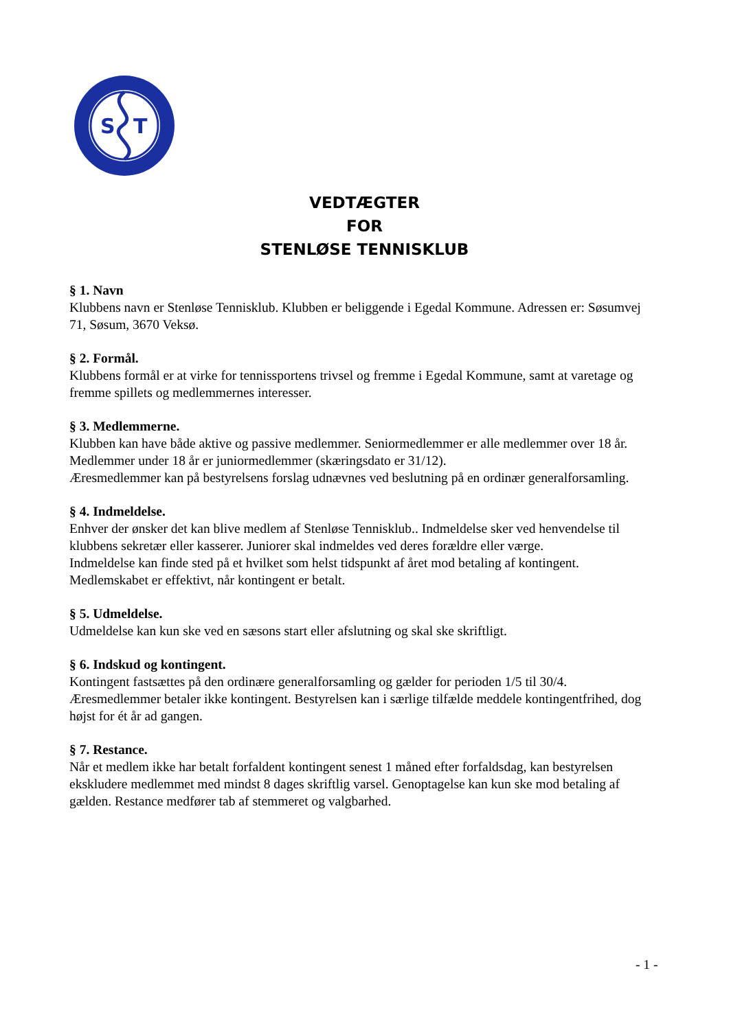S
T
VEDTÆGTER
FOR
STENLØSE TENNISKLUB
§ 1. Navn
Klubbens navn er Stenløse Tennisklub. Klubben er beliggende i Egedal Kommune. Adressen er: Søsumvej 71, Søsum, 3670 Veksø.
§ 2. Formål.
Klubbens formål er at virke for tennissportens trivsel og fremme i Egedal Kommune, samt at varetage og fremme spillets og medlemmernes interesser.
§ 3. Medlemmerne.
Klubben kan have både aktive og passive medlemmer. Seniormedlemmer er alle medlemmer over 18 år. Medlemmer under 18 år er juniormedlemmer (skæringsdato er 31/12).
Æresmedlemmer kan på bestyrelsens forslag udnævnes ved beslutning på en ordinær generalforsamling.
§ 4. Indmeldelse.
Enhver der ønsker det kan blive medlem af Stenløse Tennisklub.. Indmeldelse sker ved henvendelse til klubbens sekretær eller kasserer. Juniorer skal indmeldes ved deres forældre eller værge.
Indmeldelse kan finde sted på et hvilket som helst tidspunkt af året mod betaling af kontingent. Medlemskabet er effektivt, når kontingent er betalt.
§ 5. Udmeldelse.
Udmeldelse kan kun ske ved en sæsons start eller afslutning og skal ske skriftligt.
§ 6. Indskud og kontingent.
Kontingent fastsættes på den ordinære generalforsamling og gælder for perioden 1/5 til 30/4. Æresmedlemmer betaler ikke kontingent. Bestyrelsen kan i særlige tilfælde meddele kontingentfrihed, dog højst for ét år ad gangen.
§ 7. Restance.
Når et medlem ikke har betalt forfaldent kontingent senest 1 måned efter forfaldsdag, kan bestyrelsen ekskludere medlemmet med mindst 8 dages skriftlig varsel. Genoptagelse kan kun ske mod betaling af gælden. Restance medfører tab af stemmeret og valgbarhed.
- 1 -